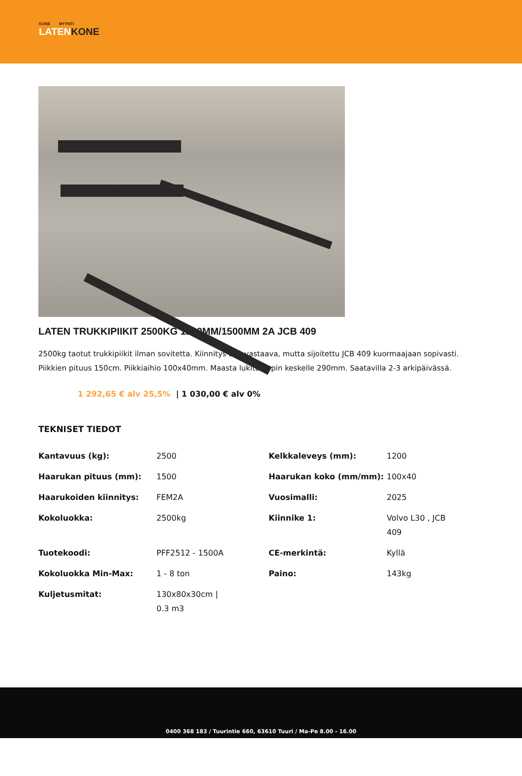KONE MYYNTI
LATENKONE
LATEN TRUKKIPIIKIT 2500KG 1200MM/1500MM 2A JCB 409
2500kg taotut trukkipiikit ilman sovitetta. Kiinnitys L30 vastaava, mutta sijoitettu JCB 409 kuormaajaan sopivasti. Piikkien pituus 150cm. Piikkiaihio 100x40mm. Maasta lukitustapin keskelle 290mm. Saatavilla 2-3 arkipäivässä.
1 292,65 € alv 25,5% | 1 030,00 € alv 0%
TEKNISET TIEDOT
| Kantavuus (kg): | 2500 | Kelkkaleveys (mm): | 1200 |
| Haarukan pituus (mm): | 1500 | Haarukan koko (mm/mm): | 100x40 |
| Haarukoiden kiinnitys: | FEM2A | Vuosimalli: | 2025 |
| Kokoluokka: | 2500kg | Kiinnike 1: | Volvo L30 , JCB 409 |
| Tuotekoodi: | PFF2512 - 1500A | CE-merkintä: | Kyllä |
| Kokoluokka Min-Max: | 1 - 8 ton | Paino: | 143kg |
| Kuljetusmitat: | 130x80x30cm / 0.3 m3 | | |
0400 368 183 / Tuurintie 660, 63610 Tuuri / Ma-Pe 8.00 - 16.00